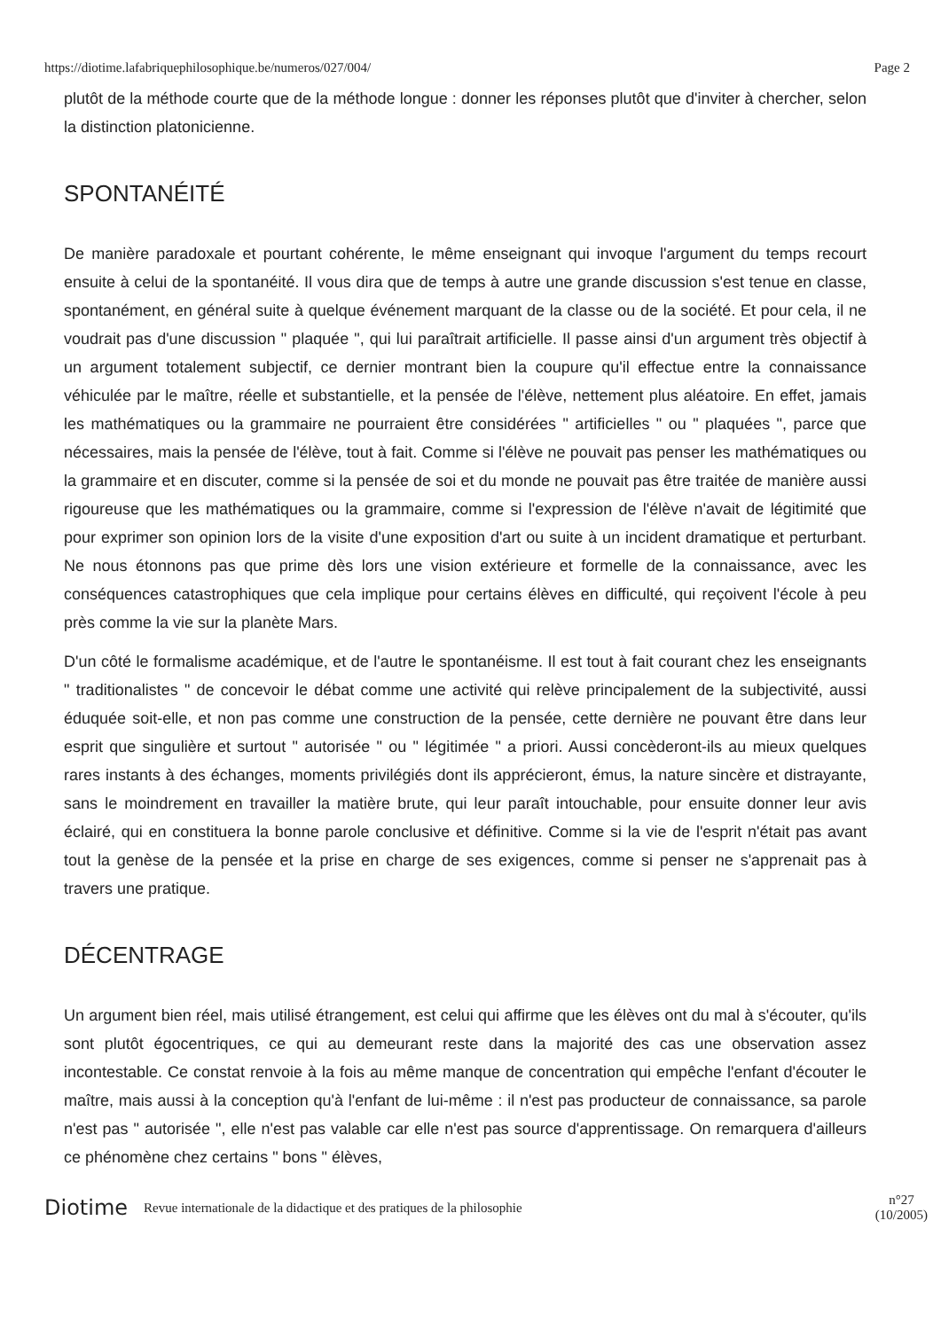https://diotime.lafabriquephilosophique.be/numeros/027/004/ Page 2
plutôt de la méthode courte que de la méthode longue : donner les réponses plutôt que d'inviter à chercher, selon la distinction platonicienne.
SPONTANÉITÉ
De manière paradoxale et pourtant cohérente, le même enseignant qui invoque l'argument du temps recourt ensuite à celui de la spontanéité. Il vous dira que de temps à autre une grande discussion s'est tenue en classe, spontanément, en général suite à quelque événement marquant de la classe ou de la société. Et pour cela, il ne voudrait pas d'une discussion " plaquée ", qui lui paraîtrait artificielle. Il passe ainsi d'un argument très objectif à un argument totalement subjectif, ce dernier montrant bien la coupure qu'il effectue entre la connaissance véhiculée par le maître, réelle et substantielle, et la pensée de l'élève, nettement plus aléatoire. En effet, jamais les mathématiques ou la grammaire ne pourraient être considérées " artificielles " ou " plaquées ", parce que nécessaires, mais la pensée de l'élève, tout à fait. Comme si l'élève ne pouvait pas penser les mathématiques ou la grammaire et en discuter, comme si la pensée de soi et du monde ne pouvait pas être traitée de manière aussi rigoureuse que les mathématiques ou la grammaire, comme si l'expression de l'élève n'avait de légitimité que pour exprimer son opinion lors de la visite d'une exposition d'art ou suite à un incident dramatique et perturbant. Ne nous étonnons pas que prime dès lors une vision extérieure et formelle de la connaissance, avec les conséquences catastrophiques que cela implique pour certains élèves en difficulté, qui reçoivent l'école à peu près comme la vie sur la planète Mars.
D'un côté le formalisme académique, et de l'autre le spontanéisme. Il est tout à fait courant chez les enseignants " traditionalistes " de concevoir le débat comme une activité qui relève principalement de la subjectivité, aussi éduquée soit-elle, et non pas comme une construction de la pensée, cette dernière ne pouvant être dans leur esprit que singulière et surtout " autorisée " ou " légitimée " a priori. Aussi concèderont-ils au mieux quelques rares instants à des échanges, moments privilégiés dont ils apprécieront, émus, la nature sincère et distrayante, sans le moindrement en travailler la matière brute, qui leur paraît intouchable, pour ensuite donner leur avis éclairé, qui en constituera la bonne parole conclusive et définitive. Comme si la vie de l'esprit n'était pas avant tout la genèse de la pensée et la prise en charge de ses exigences, comme si penser ne s'apprenait pas à travers une pratique.
DÉCENTRAGE
Un argument bien réel, mais utilisé étrangement, est celui qui affirme que les élèves ont du mal à s'écouter, qu'ils sont plutôt égocentriques, ce qui au demeurant reste dans la majorité des cas une observation assez incontestable. Ce constat renvoie à la fois au même manque de concentration qui empêche l'enfant d'écouter le maître, mais aussi à la conception qu'à l'enfant de lui-même : il n'est pas producteur de connaissance, sa parole n'est pas " autorisée ", elle n'est pas valable car elle n'est pas source d'apprentissage. On remarquera d'ailleurs ce phénomène chez certains " bons " élèves,
Diotime Revue internationale de la didactique et des pratiques de la philosophie n°27
(10/2005)